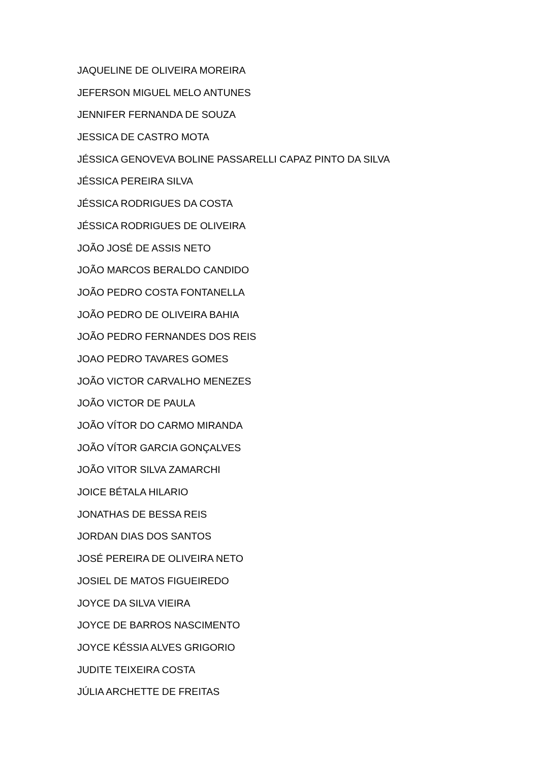JAQUELINE DE OLIVEIRA MOREIRA
JEFERSON MIGUEL MELO ANTUNES
JENNIFER FERNANDA DE SOUZA
JESSICA DE CASTRO MOTA
JÉSSICA GENOVEVA BOLINE PASSARELLI CAPAZ PINTO DA SILVA
JÉSSICA PEREIRA SILVA
JÉSSICA RODRIGUES DA COSTA
JÉSSICA RODRIGUES DE OLIVEIRA
JOÃO JOSÉ DE ASSIS NETO
JOÃO MARCOS BERALDO CANDIDO
JOÃO PEDRO COSTA FONTANELLA
JOÃO PEDRO DE OLIVEIRA BAHIA
JOÃO PEDRO FERNANDES DOS REIS
JOAO PEDRO TAVARES GOMES
JOÃO VICTOR CARVALHO MENEZES
JOÃO VICTOR DE PAULA
JOÃO VÍTOR DO CARMO MIRANDA
JOÃO VÍTOR GARCIA GONÇALVES
JOÃO VITOR SILVA ZAMARCHI
JOICE BÉTALA HILARIO
JONATHAS DE BESSA REIS
JORDAN DIAS DOS SANTOS
JOSÉ PEREIRA DE OLIVEIRA NETO
JOSIEL DE MATOS FIGUEIREDO
JOYCE DA SILVA VIEIRA
JOYCE DE BARROS NASCIMENTO
JOYCE KÉSSIA ALVES GRIGORIO
JUDITE TEIXEIRA COSTA
JÚLIA ARCHETTE DE FREITAS